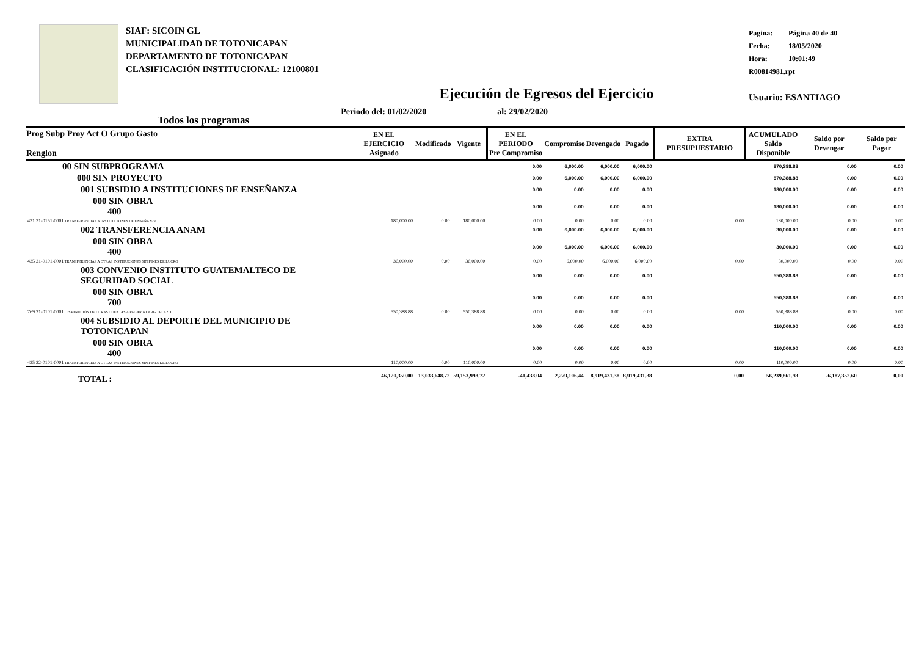SIAF: SICOIN GL
MUNICIPALIDAD DE TOTONICAPAN
DEPARTAMENTO DE TOTONICAPAN
CLASIFICACIÓN INSTITUCIONAL: 12100801
Pagina: Página 40 de 40
Fecha: 18/05/2020
Hora: 10:01:49
R00814981.rpt
Usuario: ESANTIAGO
Ejecución de Egresos del Ejercicio
Todos los programas Periodo del: 01/02/2020 al: 29/02/2020
| Prog Subp Proy Act O Grupo Gasto Renglon | EN EL EJERCICIO Asignado | Modificado | Vigente | EN EL PERIODO Pre Compromiso | Compromiso | Devengado | Pagado | EXTRA PRESUPUESTARIO | ACUMULADO Saldo Disponible | Saldo por Devengar | Saldo por Pagar |
| --- | --- | --- | --- | --- | --- | --- | --- | --- | --- | --- | --- |
| 00 SIN SUBPROGRAMA | | | | 0.00 | 6,000.00 | 6,000.00 | 6,000.00 | | 870,388.88 | 0.00 | 0.00 |
| 000 SIN PROYECTO | | | | 0.00 | 6,000.00 | 6,000.00 | 6,000.00 | | 870,388.88 | 0.00 | 0.00 |
| 001 SUBSIDIO A INSTITUCIONES DE ENSEÑANZA | | | | 0.00 | 0.00 | 0.00 | 0.00 | | 180,000.00 | 0.00 | 0.00 |
| 000 SIN OBRA 400 | | | | 0.00 | 0.00 | 0.00 | 0.00 | | 180,000.00 | 0.00 | 0.00 |
| 431 31-0151-0001 TRANSFERENCIAS A INSTITUCIONES DE ENSEÑANZA | 180,000.00 | 0.00 | 180,000.00 | 0.00 | 0.00 | 0.00 | 0.00 | 0.00 | 180,000.00 | 0.00 | 0.00 |
| 002 TRANSFERENCIA ANAM | | | | 0.00 | 6,000.00 | 6,000.00 | 6,000.00 | | 30,000.00 | 0.00 | 0.00 |
| 000 SIN OBRA 400 | | | | 0.00 | 6,000.00 | 6,000.00 | 6,000.00 | | 30,000.00 | 0.00 | 0.00 |
| 435 21-0101-0001 TRANSFERENCIAS A OTRAS INSTITUCIONES SIN FINES DE LUCRO | 36,000.00 | 0.00 | 36,000.00 | 0.00 | 6,000.00 | 6,000.00 | 6,000.00 | 0.00 | 30,000.00 | 0.00 | 0.00 |
| 003 CONVENIO INSTITUTO GUATEMALTECO DE SEGURIDAD SOCIAL | | | | 0.00 | 0.00 | 0.00 | 0.00 | | 550,388.88 | 0.00 | 0.00 |
| 000 SIN OBRA 700 | | | | 0.00 | 0.00 | 0.00 | 0.00 | | 550,388.88 | 0.00 | 0.00 |
| 769 21-0101-0001 DISMINUCIÓN DE OTRAS CUENTAS A PAGAR A LARGO PLAZO | 550,388.88 | 0.00 | 550,388.88 | 0.00 | 0.00 | 0.00 | 0.00 | 0.00 | 550,388.88 | 0.00 | 0.00 |
| 004 SUBSIDIO AL DEPORTE DEL MUNICIPIO DE TOTONICAPAN | | | | 0.00 | 0.00 | 0.00 | 0.00 | | 110,000.00 | 0.00 | 0.00 |
| 000 SIN OBRA 400 | | | | 0.00 | 0.00 | 0.00 | 0.00 | | 110,000.00 | 0.00 | 0.00 |
| 435 22-0101-0001 TRANSFERENCIAS A OTRAS INSTITUCIONES SIN FINES DE LUCRO | 110,000.00 | 0.00 | 110,000.00 | 0.00 | 0.00 | 0.00 | 0.00 | 0.00 | 110,000.00 | 0.00 | 0.00 |
| TOTAL : | 46,120,350.00 | 13,033,648.72 | 59,153,998.72 | -41,438.04 | 2,279,106.44 | 8,919,431.38 | 8,919,431.38 | 0.00 | 56,239,861.98 | -6,187,352.60 | 0.00 |